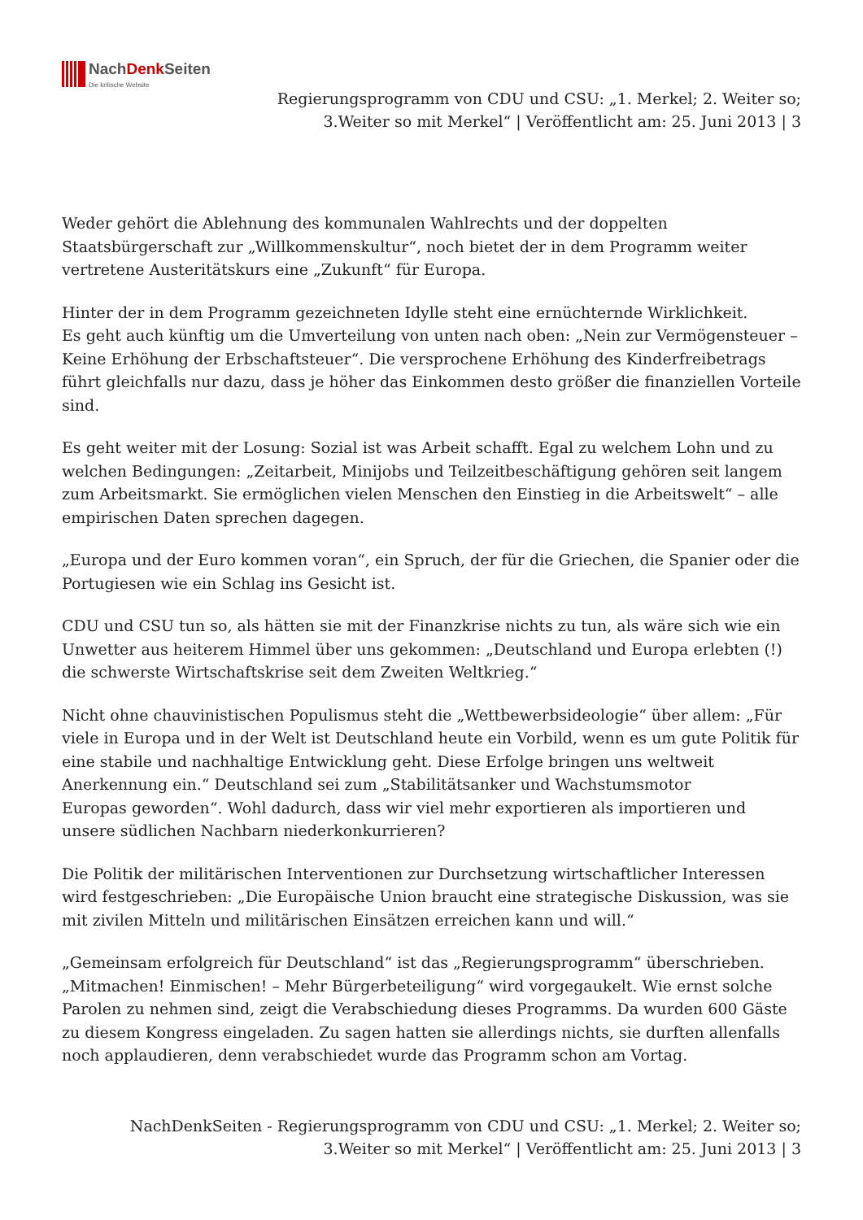NachDenk Seiten
Die kritische Website
Regierungsprogramm von CDU und CSU: „1. Merkel; 2. Weiter so;
3.Weiter so mit Merkel“ | Veröffentlicht am: 25. Juni 2013 | 3
Weder gehört die Ablehnung des kommunalen Wahlrechts und der doppelten Staatsbürgerschaft zur „Willkommenskultur“, noch bietet der in dem Programm weiter vertretene Austeritätskurs eine „Zukunft“ für Europa.
Hinter der in dem Programm gezeichneten Idylle steht eine ernüchternde Wirklichkeit.
Es geht auch künftig um die Umverteilung von unten nach oben: „Nein zur Vermögensteuer – Keine Erhöhung der Erbschaftsteuer“. Die versprochene Erhöhung des Kinderfreibetrags führt gleichfalls nur dazu, dass je höher das Einkommen desto größer die finanziellen Vorteile sind.
Es geht weiter mit der Losung: Sozial ist was Arbeit schafft. Egal zu welchem Lohn und zu welchen Bedingungen: „Zeitarbeit, Minijobs und Teilzeitbeschäftigung gehören seit langem zum Arbeitsmarkt. Sie ermöglichen vielen Menschen den Einstieg in die Arbeitswelt“ – alle empirischen Daten sprechen dagegen.
„Europa und der Euro kommen voran“, ein Spruch, der für die Griechen, die Spanier oder die Portugiesen wie ein Schlag ins Gesicht ist.
CDU und CSU tun so, als hätten sie mit der Finanzkrise nichts zu tun, als wäre sich wie ein Unwetter aus heiterem Himmel über uns gekommen: „Deutschland und Europa erlebten (!) die schwerste Wirtschaftskrise seit dem Zweiten Weltkrieg.“
Nicht ohne chauvinistischen Populismus steht die „Wettbewerbsideologie“ über allem: „Für viele in Europa und in der Welt ist Deutschland heute ein Vorbild, wenn es um gute Politik für
eine stabile und nachhaltige Entwicklung geht. Diese Erfolge bringen uns weltweit Anerkennung ein.“ Deutschland sei zum „Stabilitätsanker und Wachstumsmotor
Europas geworden“. Wohl dadurch, dass wir viel mehr exportieren als importieren und unsere südlichen Nachbarn niederkonkurrieren?
Die Politik der militärischen Interventionen zur Durchsetzung wirtschaftlicher Interessen wird festgeschrieben: „Die Europäische Union braucht eine strategische Diskussion, was sie mit zivilen Mitteln und militärischen Einsätzen erreichen kann und will.“
„Gemeinsam erfolgreich für Deutschland“ ist das „Regierungsprogramm“ überschrieben. „Mitmachen! Einmischen! – Mehr Bürgerbeteiligung“ wird vorgegaukelt. Wie ernst solche Parolen zu nehmen sind, zeigt die Verabschiedung dieses Programms. Da wurden 600 Gäste zu diesem Kongress eingeladen. Zu sagen hatten sie allerdings nichts, sie durften allenfalls noch applaudieren, denn verabschiedet wurde das Programm schon am Vortag.
NachDenkSeiten - Regierungsprogramm von CDU und CSU: „1. Merkel; 2. Weiter so;
3.Weiter so mit Merkel“ | Veröffentlicht am: 25. Juni 2013 | 3